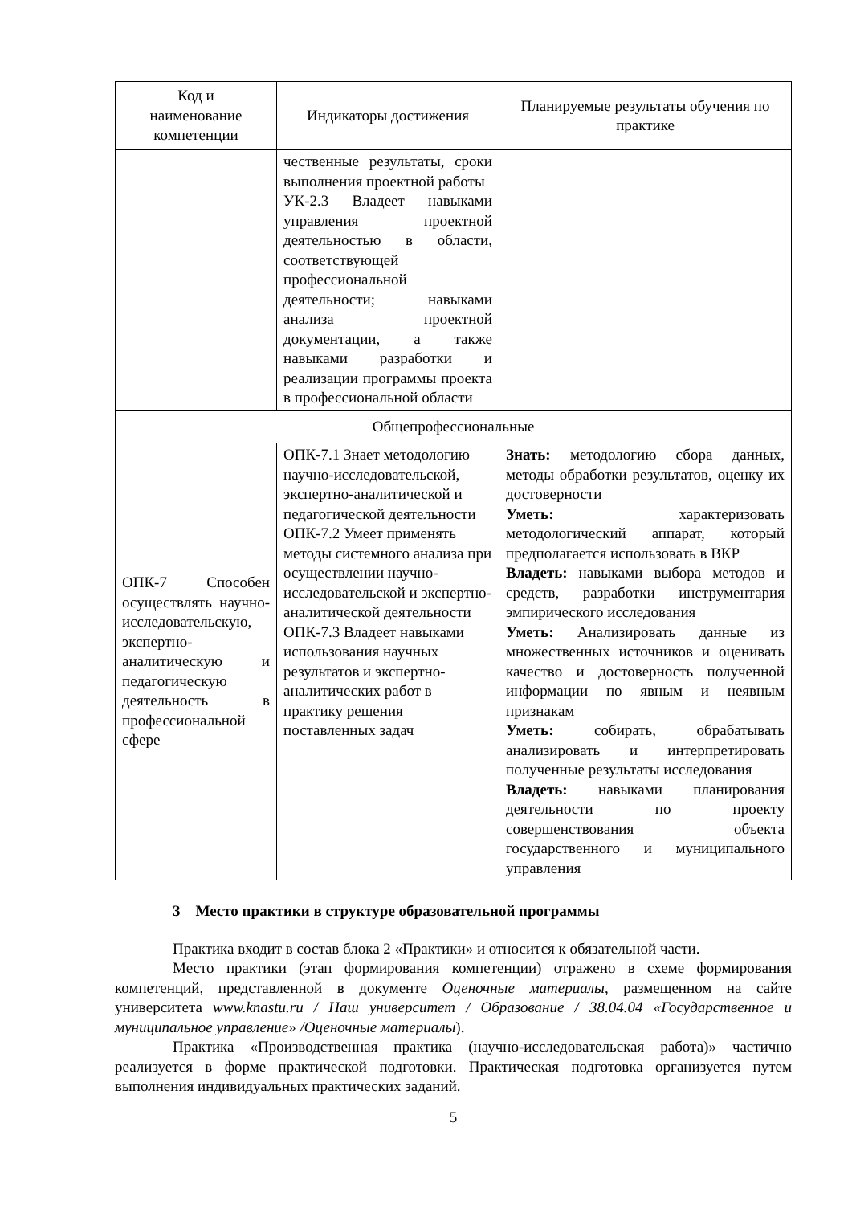| Код и наименование компетенции | Индикаторы достижения | Планируемые результаты обучения по практике |
| --- | --- | --- |
| | чественные результаты, сроки выполнения проектной работы УК-2.3 Владеет навыками управления проектной деятельностью в области, соответствующей профессиональной деятельности; навыками анализа проектной документации, а также навыками разработки и реализации программы проекта в профессиональной области | |
| Общепрофессиональные | | |
| ОПК-7 Способен осуществлять научно-исследовательскую, экспертно-аналитическую и педагогическую деятельность в профессиональной сфере | ОПК-7.1 Знает методологию научно-исследовательской, экспертно-аналитической и педагогической деятельности ОПК-7.2 Умеет применять методы системного анализа при осуществлении научно-исследовательской и экспертно-аналитической деятельности ОПК-7.3 Владеет навыками использования научных результатов и экспертно-аналитических работ в практику решения поставленных задач | Знать: методологию сбора данных, методы обработки результатов, оценку их достоверности Уметь: характеризовать методологический аппарат, который предполагается использовать в ВКР Владеть: навыками выбора методов и средств, разработки инструментария эмпирического исследования Уметь: Анализировать данные из множественных источников и оценивать качество и достоверность полученной информации по явным и неявным признакам Уметь: собирать, обрабатывать анализировать и интерпретировать полученные результаты исследования Владеть: навыками планирования деятельности по проекту совершенствования объекта государственного и муниципального управления |
3 Место практики в структуре образовательной программы
Практика входит в состав блока 2 «Практики» и относится к обязательной части.
Место практики (этап формирования компетенции) отражено в схеме формирования компетенций, представленной в документе Оценочные материалы, размещенном на сайте университета www.knastu.ru / Наш университет / Образование / 38.04.04 «Государственное и муниципальное управление» /Оценочные материалы).
Практика «Производственная практика (научно-исследовательская работа)» частично реализуется в форме практической подготовки. Практическая подготовка организуется путем выполнения индивидуальных практических заданий.
5